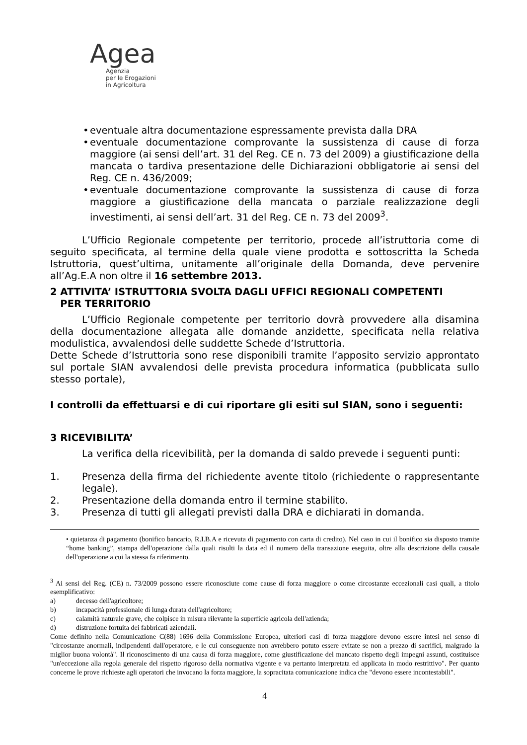Agea
Agenzia
per le Erogazioni
in Agricoltura
• eventuale altra documentazione espressamente prevista dalla DRA
• eventuale documentazione comprovante la sussistenza di cause di forza maggiore (ai sensi dell’art. 31 del Reg. CE n. 73 del 2009) a giustificazione della mancata o tardiva presentazione delle Dichiarazioni obbligatorie ai sensi del Reg. CE n. 436/2009;
• eventuale documentazione comprovante la sussistenza di cause di forza maggiore a giustificazione della mancata o parziale realizzazione degli investimenti, ai sensi dell’art. 31 del Reg. CE n. 73 del 2009<sup>3</sup>.
L’Ufficio Regionale competente per territorio, procede all’istruttoria come di seguito specificata, al termine della quale viene prodotta e sottoscritta la Scheda Istruttoria, quest’ultima, unitamente all’originale della Domanda, deve pervenire all’Ag.E.A non oltre il 16 settembre 2013.
2 ATTIVITA’ ISTRUTTORIA SVOLTA DAGLI UFFICI REGIONALI COMPETENTI
PER TERRITORIO
L’Ufficio Regionale competente per territorio dovrà provvedere alla disamina della documentazione allegata alle domande anzidette, specificata nella relativa modulistica, avvalendosi delle suddette Schede d’Istruttoria.
Dette Schede d’Istruttoria sono rese disponibili tramite l’apposito servizio approntato sul portale SIAN avvalendosi delle prevista procedura informatica (pubblicata sullo stesso portale),
I controlli da effettuarsi e di cui riportare gli esiti sul SIAN, sono i seguenti:
3 RICEVIBILITA’
La verifica della ricevibilità, per la domanda di saldo prevede i seguenti punti:
1. Presenza della firma del richiedente avente titolo (richiedente o rappresentante legale).
2. Presentazione della domanda entro il termine stabilito.
3. Presenza di tutti gli allegati previsti dalla DRA e dichiarati in domanda.
• quietanza di pagamento (bonifico bancario, R.I.B.A e ricevuta di pagamento con carta di credito). Nel caso in cui il bonifico sia disposto tramite “home banking”, stampa dell'operazione dalla quali risulti la data ed il numero della transazione eseguita, oltre alla descrizione della causale dell'operazione a cui la stessa fa riferimento.
<sup>3</sup> Ai sensi del Reg. (CE) n. 73/2009 possono essere riconosciute come cause di forza maggiore o come circostanze eccezionali casi quali, a titolo esemplificativo:
a) decesso dell'agricoltore;
b) incapacità professionale di lunga durata dell'agricoltore;
c) calamità naturale grave, che colpisce in misura rilevante la superficie agricola dell'azienda;
d) distruzione fortuita dei fabbricati aziendali.
Come definito nella Comunicazione C(88) 1696 della Commissione Europea, ulteriori casi di forza maggiore devono essere intesi nel senso di "circostanze anormali, indipendenti dall'operatore, e le cui conseguenze non avrebbero potuto essere evitate se non a prezzo di sacrifici, malgrado la miglior buona volontà". Il riconoscimento di una causa di forza maggiore, come giustificazione del mancato rispetto degli impegni assunti, costituisce "un'eccezione alla regola generale del rispetto rigoroso della normativa vigente e va pertanto interpretata ed applicata in modo restrittivo". Per quanto concerne le prove richieste agli operatori che invocano la forza maggiore, la sopracitata comunicazione indica che "devono essere incontestabili".
4